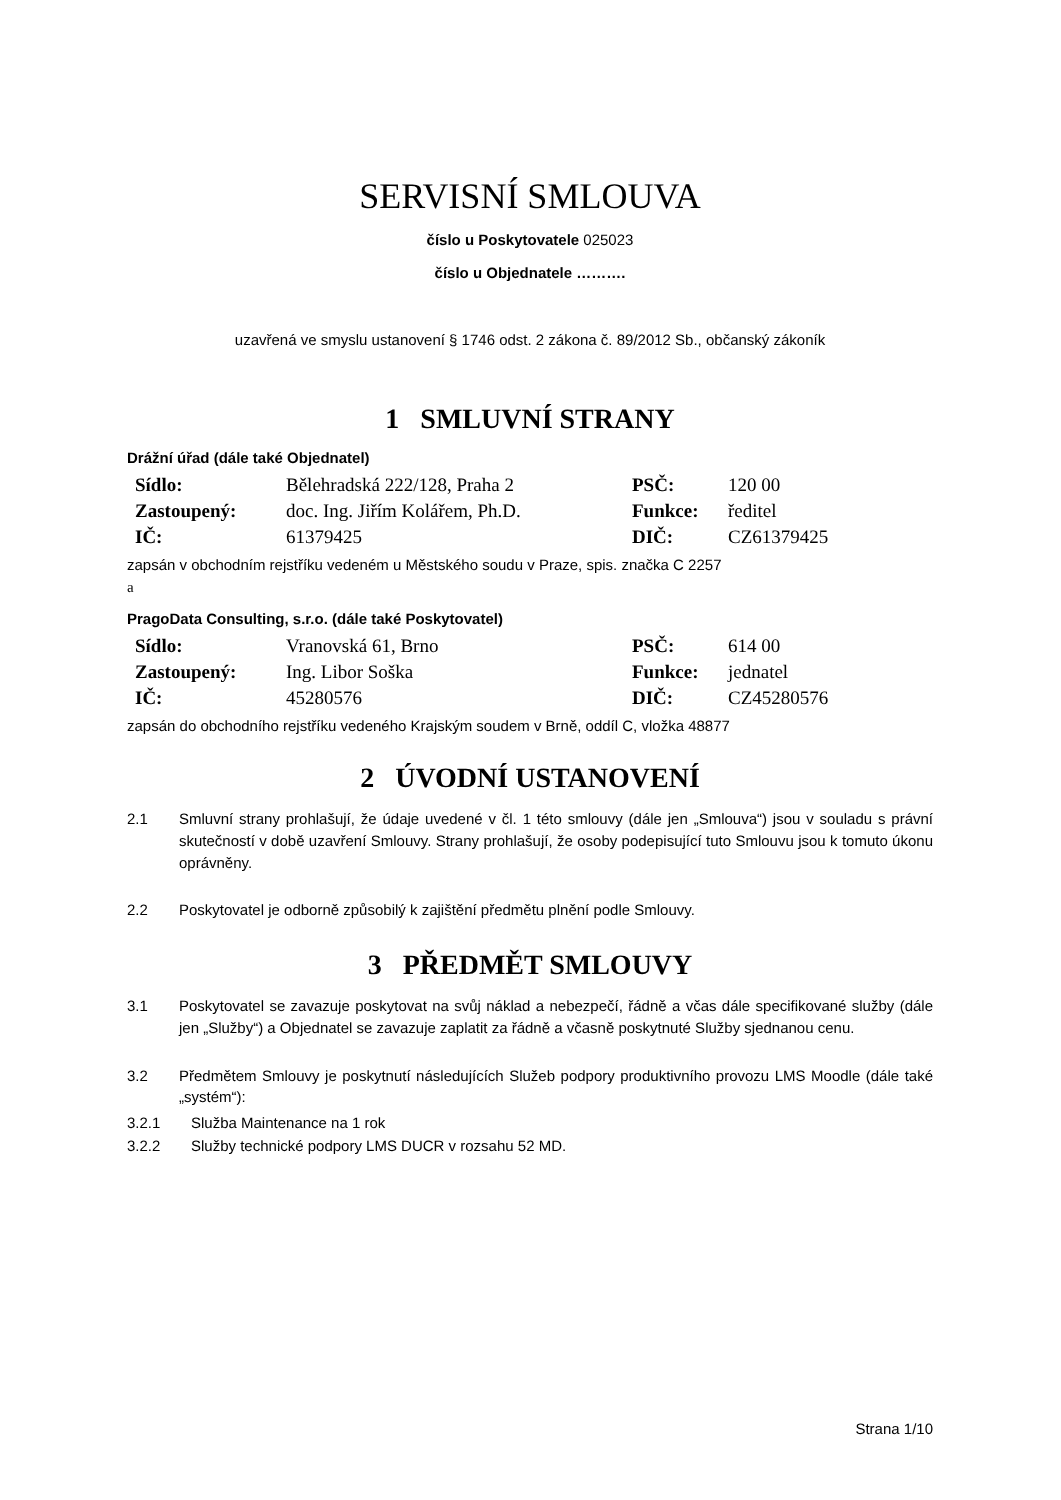SERVISNÍ SMLOUVA
číslo u Poskytovatele 025023
číslo u Objednatele ……….
uzavřená ve smyslu ustanovení § 1746 odst. 2 zákona č. 89/2012 Sb., občanský zákoník
1 SMLUVNÍ STRANY
Drážní úřad (dále také Objednatel)
| Sídlo: | Bělehradská 222/128, Praha 2 | PSČ: | 120 00 |
| Zastoupený: | doc. Ing. Jiřím Kolářem, Ph.D. | Funkce: | ředitel |
| IČ: | 61379425 | DIČ: | CZ61379425 |
zapsán v obchodním rejstříku vedeném u Městského soudu v Praze, spis. značka C 2257
a
PragoData Consulting, s.r.o. (dále také Poskytovatel)
| Sídlo: | Vranovská 61, Brno | PSČ: | 614 00 |
| Zastoupený: | Ing. Libor Soška | Funkce: | jednatel |
| IČ: | 45280576 | DIČ: | CZ45280576 |
zapsán do obchodního rejstříku vedeného Krajským soudem v Brně, oddíl C, vložka 48877
2 ÚVODNÍ USTANOVENÍ
2.1 Smluvní strany prohlašují, že údaje uvedené v čl. 1 této smlouvy (dále jen „Smlouva“) jsou v souladu s právní skutečností v době uzavření Smlouvy. Strany prohlašují, že osoby podepisující tuto Smlouvu jsou k tomuto úkonu oprávněny.
2.2 Poskytovatel je odborně způsobilý k zajištění předmětu plnění podle Smlouvy.
3 PŘEDMĚT SMLOUVY
3.1 Poskytovatel se zavazuje poskytovat na svůj náklad a nebezpečí, řádně a včas dále specifikované služby (dále jen „Služby“) a Objednatel se zavazuje zaplatit za řádně a včasně poskytnuté Služby sjednanou cenu.
3.2 Předmětem Smlouvy je poskytnutí následujících Služeb podpory produktivního provozu LMS Moodle (dále také „systém“):
3.2.1 Služba Maintenance na 1 rok
3.2.2 Služby technické podpory LMS DUCR v rozsahu 52 MD.
Strana 1/10